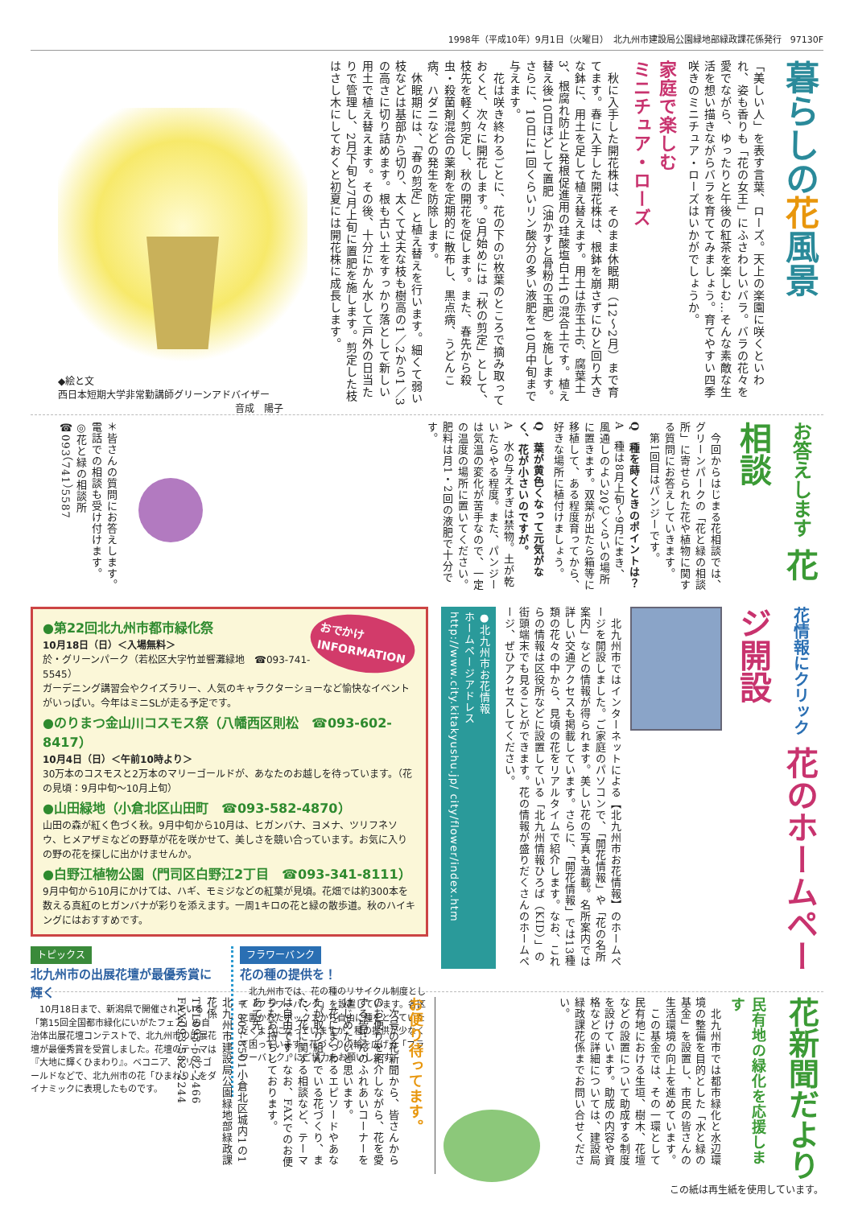1998年（平成10年）9月1日（火曜日）　北九州市建設局公園緑地部緑政課花係発行　97130F
暮らしの花風景
「美しい人」を表す言葉、ローズ。天上の楽園に咲くといわれ、姿も香りも「花の女王」にふさわしいバラ。バラの花々を愛でながら、ゆったりと午後の紅茶を楽しむ…そんな素敵な生活を想い描きながらバラを育ててみましょう。育てやすい四季咲きのミニチュア・ローズはいかがでしょうか。
家庭で楽しむ
ミニチュア・ローズ
　秋に入手した開花株は、そのまま休眠期（12～2月）まで育てます。春に入手した開花株は、根鉢を崩さずにひと回り大きな鉢に、用土を足して植え替えます。用土は赤玉土6、腐葉土3、根腐れ防止と発根促進用の珪酸塩白土1の混合土です。植え替え後10日ほどして置肥（油かすと骨粉の玉肥）を施します。さらに、10日に1回くらいリン酸分の多い液肥を10月中旬まで与えます。
　花は咲き終わるごとに、花の下の5枚葉のところで摘み取っておくと、次々に開花します。9月始めには「秋の剪定」として、枝先を軽く剪定し、秋の開花を促します。また、春先から殺虫・殺菌剤混合の薬剤を定期的に散布し、黒点病、うどんこ病、ハダニなどの発生を防除します。
　休眠期には、「春の剪定」と植え替えを行います。細くて弱い枝などは基部から切り、太くて丈夫な枝も樹高の1／2から1／3の高さに切り詰めます。根も古い土をすっかり落として新しい用土で植え替えます。その後、十分にかん水して戸外の日当たりで管理し、2月下旬と7月上旬に置肥を施します。剪定した枝はさし木にしておくと初夏には開花株に成長します。
◆絵と文
西日本短期大学非常勤講師グリーンアドバイザー
音成　陽子
お答えします 花相談
　今回からはじまる花相談では、グリーンパークの「花と緑の相談所」に寄せられた花や植物に関する質問にお答えしていきます。
　第1回目はパンジーです。
Q　種を蒔くときのポイントは？
A　種は8月上旬～9月にまき、風通しのよい20℃くらいの場所に置きます。双葉が出たら箱等に移植して、ある程度育ってから、好きな場所に植付けましょう。
Q　葉が黄色くなって元気がなく、花が小さいのですが。
A　水の与えすぎは禁物。土が乾いたらやる程度。また、パンジーは気温の変化が苦手なので、一定の温度の場所に置いてください。肥料は月1・2回の液肥で十分です。
＊皆さんの質問にお答えします。電話での相談も受け付けます。
◎花と緑の相談所
☎093（741）5587
花情報にクリック 花のホームページ開設
　北九州市ではインターネットによる【北九州市お花情報】のホームページを開設しました。ご家庭のパソコンで、「開花情報」や「花の名所案内」などの情報が得られます。美しい花の写真も満載。名所案内では詳しい交通アクセスも掲載しています。さらに、「開花情報」では13種類の花々の中から、見頃の花をリアルタイムで紹介します。なお、これらの情報は区役所などに設置している「北九州情報ひろば（KID）」の街頭端末でも見ることができます。花の情報が盛りだくさんのホームページ、ぜひアクセスしてください。
●北九州市お花情報
ホームページアドレス
http://www.city.kitakyushu.jp/ city/flower/index.htm
おでかけ
INFORMATION
●第22回北九州市都市緑化祭
10月18日（日）＜入場無料＞
於・グリーンパーク（若松区大字竹並響灘緑地　☎093-741-5545）
ガーデニング講習会やクイズラリー、人気のキャラクターショーなど愉快なイベントがいっぱい。今年はミニSLが走る予定です。
●のりまつ金山川コスモス祭（八幡西区則松　☎093-602-8417）
10月4日（日）＜午前10時より＞
30万本のコスモスと2万本のマリーゴールドが、あなたのお越しを待っています。（花の見頃：9月中旬～10月上旬）
●山田緑地（小倉北区山田町　☎093-582-4870）
山田の森が紅く色づく秋。9月中旬から10月は、ヒガンバナ、ヨメナ、ツリフネソウ、ヒメアザミなどの野草が花を咲かせて、美しさを競い合っています。お気に入りの野の花を探しに出かけませんか。
●白野江植物公園（門司区白野江2丁目　☎093-341-8111）
9月中旬から10月にかけては、ハギ、モミジなどの紅葉が見頃。花畑では約300本を数える真紅のヒガンバナが彩りを添えます。一周1キロの花と緑の散歩道。秋のハイキングにはおすすめです。
トピックス
北九州市の出展花壇が最優秀賞に輝く
　10月18日まで、新潟県で開催されている「第15回全国都市緑化にいがたフェア」の自治体出展花壇コンテストで、北九州市の出展花壇が最優秀賞を受賞しました。花壇のテーマは『大地に輝くひまわり』。ベコニア、マリーゴールドなどで、北九州市の花「ひまわり」をダイナミックに表現したものです。
フラワーバンク
花の種の提供を！
　北九州市では、花の種のリサイクル制度として「フラワーバンク」を設置しています。各区に置かれたボックスから自由に種をとっていただくようになっていますが、種の提供が少なくて困っています。花づくりの輪を広げる「フラワーバンク」にご協力をお願いします。
花新聞だより
民有地の緑化を応援します
　北九州市では都市緑化と水辺環境の整備を目的とした「水と緑の基金」を設置し、市民の皆さんの生活環境の向上を進めています。
　この基金では、その一環として民有地における生垣、樹木、花壇などの設置について助成する制度を設けています。助成の内容や資格などの詳細については、建設局緑政課花係までお問い合せください。
お便り待ってます。
　次号の花新聞から、皆さんからのお便りを紹介しながら、花を愛する皆さんのふれあいコーナーをはじめたいと思います。
　花にまつわるエピソードやあなたが取り組んでいる花づくり、また、花に関する相談など、テーマは自由です。なお、FAXでのお便りもお持ちしております。
あて先／
〒803-8501小倉北区城内1の1
北九州市建設局公園緑地部緑政課花係
TEL093-582-2466
FAX093-582-2244
この紙は再生紙を使用しています。